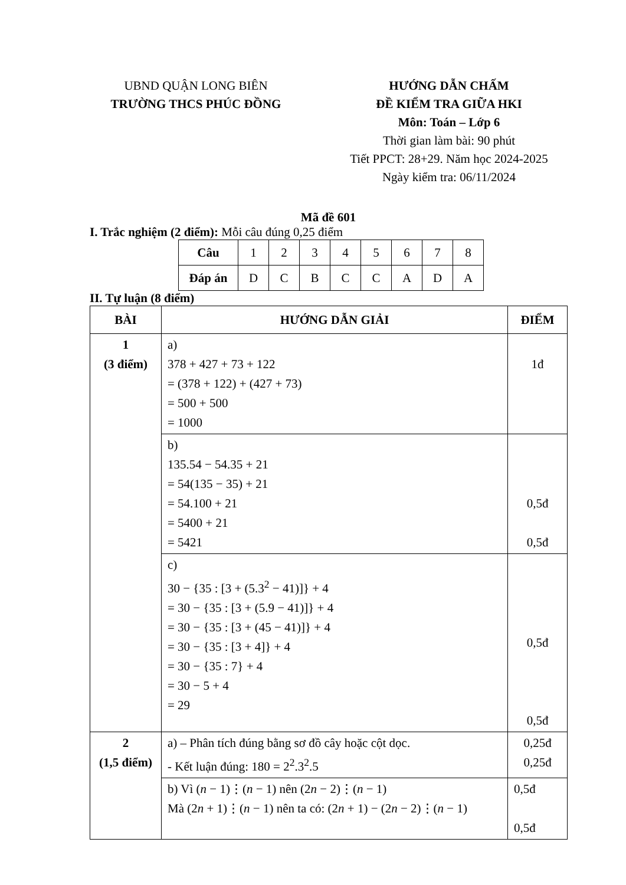UBND QUẬN LONG BIÊN
TRƯỜNG THCS PHÚC ĐỒNG
HƯỚNG DẪN CHẤM
ĐỀ KIỂM TRA GIỮA HKI
Môn: Toán – Lớp 6
Thời gian làm bài: 90 phút
Tiết PPCT: 28+29. Năm học 2024-2025
Ngày kiểm tra: 06/11/2024
Mã đề 601
I. Trắc nghiệm (2 điểm): Mỗi câu đúng 0,25 điểm
| Câu | 1 | 2 | 3 | 4 | 5 | 6 | 7 | 8 |
| Đáp án | D | C | B | C | C | A | D | A |
II. Tự luận (8 điểm)
| BÀI | HƯỚNG DẪN GIẢI | ĐIỂM |
| --- | --- | --- |
| 1 (3 điểm) | a) 378 + 427 + 73 + 122 = (378 + 122) + (427 + 73) = 500 + 500 = 1000 | 1đ |
| | b) 135.54 − 54.35 + 21 = 54(135 − 35) + 21 = 54.100 + 21 = 5400 + 21 = 5421 | 0,5đ 0,5đ |
| | c) 30 − {35 : [3 + (5.3<sup>2</sup> − 41)]} + 4 = 30 − {35 : [3 + (5.9 − 41)]} + 4 = 30 − {35 : [3 + (45 − 41)]} + 4 = 30 − {35 : [3 + 4]} + 4 = 30 − {35 : 7} + 4 = 30 − 5 + 4 = 29 | 0,5đ 0,5đ |
| 2 (1,5 điểm) | a) – Phân tích đúng bằng sơ đồ cây hoặc cột dọc. - Kết luận đúng: 180 = 2<sup>2</sup>.3<sup>2</sup>.5 | 0,25đ 0,25đ |
| | b) Vì ( n − 1)⋮( n − 1) nên (2 n − 2)⋮( n − 1) Mà (2 n + 1)⋮( n − 1) nên ta có: (2 n + 1) − (2 n − 2)⋮( n − 1) | 0,5đ 0,5đ |